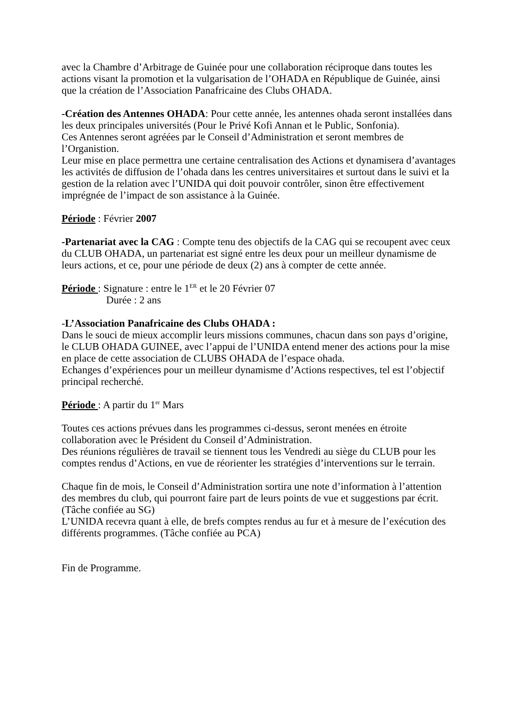avec la Chambre d’Arbitrage de Guinée pour une collaboration réciproque dans toutes les actions visant la promotion et la vulgarisation de l’OHADA en République de Guinée, ainsi que la création de l’Association Panafricaine des Clubs OHADA.
-Création des Antennes OHADA: Pour cette année, les antennes ohada seront installées dans les deux principales universités (Pour le Privé Kofi Annan et le Public, Sonfonia).
Ces Antennes seront agréées par le Conseil d’Administration et seront membres de l’Organistion.
Leur mise en place permettra une certaine centralisation des Actions et dynamisera d’avantages les activités de diffusion de l’ohada dans les centres universitaires et surtout dans le suivi et la gestion de la relation avec l’UNIDA qui doit pouvoir contrôler, sinon être effectivement imprégnée de l’impact de son assistance à la Guinée.
Période : Février 2007
-Partenariat avec la CAG : Compte tenu des objectifs de la CAG qui se recoupent avec ceux du CLUB OHADA, un partenariat est signé entre les deux pour un meilleur dynamisme de leurs actions, et ce, pour une période de deux (2) ans à compter de cette année.
Période : Signature : entre le 1<sup>ER</sup> et le 20 Février 07
Durée : 2 ans
-L’Association Panafricaine des Clubs OHADA :
Dans le souci de mieux accomplir leurs missions communes, chacun dans son pays d’origine, le CLUB OHADA GUINEE, avec l’appui de l’UNIDA entend mener des actions pour la mise en place de cette association de CLUBS OHADA de l’espace ohada.
Echanges d’expériences pour un meilleur dynamisme d’Actions respectives, tel est l’objectif principal recherché.
Période : A partir du 1<sup>er</sup> Mars
Toutes ces actions prévues dans les programmes ci-dessus, seront menées en étroite collaboration avec le Président du Conseil d’Administration.
Des réunions régulières de travail se tiennent tous les Vendredi au siège du CLUB pour les comptes rendus d’Actions, en vue de réorienter les stratégies d’interventions sur le terrain.
Chaque fin de mois, le Conseil d’Administration sortira une note d’information à l’attention des membres du club, qui pourront faire part de leurs points de vue et suggestions par écrit. (Tâche confiée au SG)
L’UNIDA recevra quant à elle, de brefs comptes rendus au fur et à mesure de l’exécution des différents programmes. (Tâche confiée au PCA)
Fin de Programme.